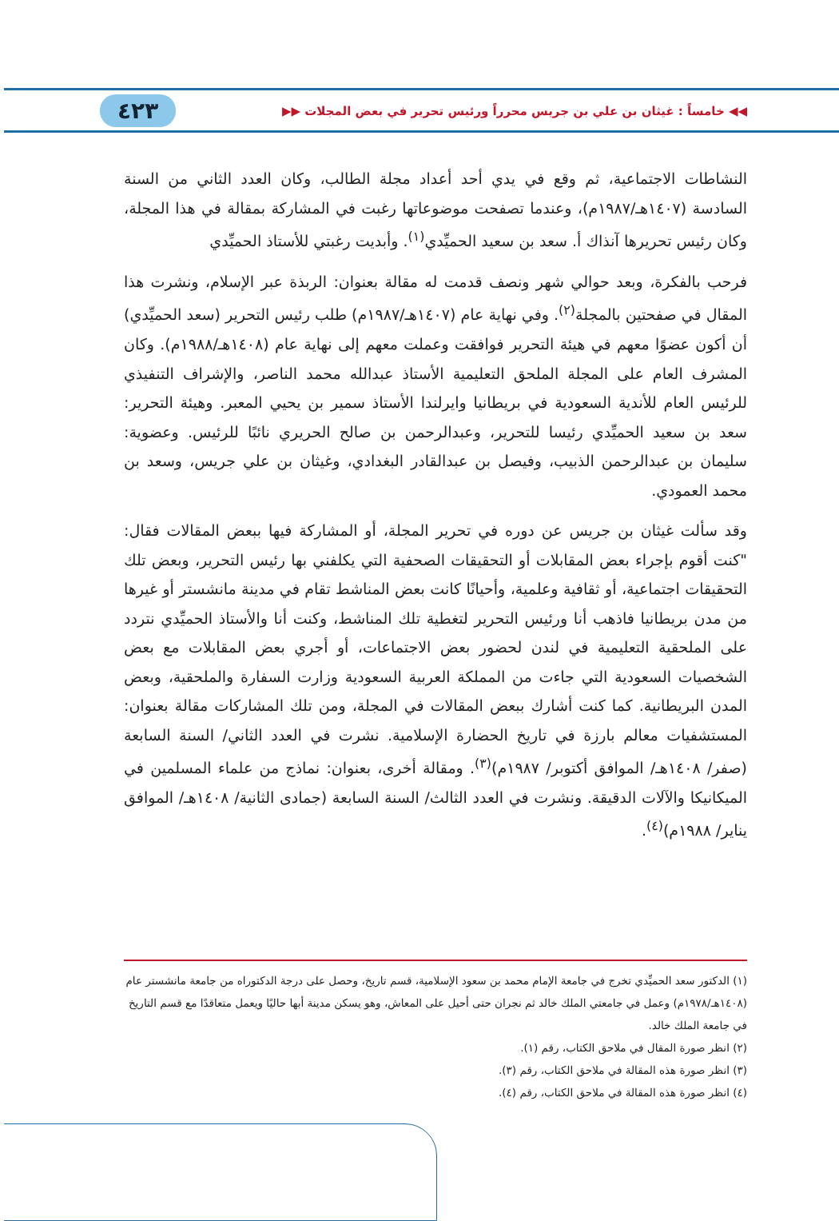◀◀ خامساً : غيثان بن علي بن جريس محرراً ورئيس تحرير في بعض المجلات ▶▶ ٤٢٣
النشاطات الاجتماعية، ثم وقع في يدي أحد أعداد مجلة الطالب، وكان العدد الثاني من السنة السادسة (١٤٠٧هـ/١٩٨٧م)، وعندما تصفحت موضوعاتها رغبت في المشاركة بمقالة في هذا المجلة، وكان رئيس تحريرها آنذاك أ. سعد بن سعيد الحميِّدي<sup>(١)</sup>. وأبديت رغبتي للأستاذ الحميِّدي
فرحب بالفكرة، وبعد حوالي شهر ونصف قدمت له مقالة بعنوان: الربذة عبر الإسلام، ونشرت هذا المقال في صفحتين بالمجلة<sup>(٢)</sup>. وفي نهاية عام (١٤٠٧هـ/١٩٨٧م) طلب رئيس التحرير (سعد الحميِّدي) أن أكون عضوًا معهم في هيئة التحرير فوافقت وعملت معهم إلى نهاية عام (١٤٠٨هـ/١٩٨٨م). وكان المشرف العام على المجلة الملحق التعليمية الأستاذ عبدالله محمد الناصر، والإشراف التنفيذي للرئيس العام للأندية السعودية في بريطانيا وايرلندا الأستاذ سمير بن يحيي المعبر. وهيئة التحرير: سعد بن سعيد الحميِّدي رئيسا للتحرير، وعبدالرحمن بن صالح الحريري نائبًا للرئيس. وعضوية: سليمان بن عبدالرحمن الذبيب، وفيصل بن عبدالقادر البغدادي، وغيثان بن علي جريس، وسعد بن محمد العمودي.
وقد سألت غيثان بن جريس عن دوره في تحرير المجلة، أو المشاركة فيها ببعض المقالات فقال: "كنت أقوم بإجراء بعض المقابلات أو التحقيقات الصحفية التي يكلفني بها رئيس التحرير، وبعض تلك التحقيقات اجتماعية، أو ثقافية وعلمية، وأحيانًا كانت بعض المناشط تقام في مدينة مانشستر أو غيرها من مدن بريطانيا فاذهب أنا ورئيس التحرير لتغطية تلك المناشط، وكنت أنا والأستاذ الحميِّدي نتردد على الملحقية التعليمية في لندن لحضور بعض الاجتماعات، أو أجري بعض المقابلات مع بعض الشخصيات السعودية التي جاءت من المملكة العربية السعودية وزارت السفارة والملحقية، وبعض المدن البريطانية. كما كنت أشارك ببعض المقالات في المجلة، ومن تلك المشاركات مقالة بعنوان: المستشفيات معالم بارزة في تاريخ الحضارة الإسلامية. نشرت في العدد الثاني/ السنة السابعة (صفر/ ١٤٠٨هـ/ الموافق أكتوبر/ ١٩٨٧م)<sup>(٣)</sup>. ومقالة أخرى، بعنوان: نماذج من علماء المسلمين في الميكانيكا والآلات الدقيقة. ونشرت في العدد الثالث/ السنة السابعة (جمادى الثانية/ ١٤٠٨هـ/ الموافق يناير/ ١٩٨٨م)<sup>(٤)</sup>.
(١) الدكتور سعد الحميِّدي تخرج في جامعة الإمام محمد بن سعود الإسلامية، قسم تاريخ، وحصل على درجة الدكتوراه من جامعة مانشستر عام (١٤٠٨هـ/١٩٧٨م) وعمل في جامعتي الملك خالد ثم نجران حتى أحيل على المعاش، وهو يسكن مدينة أبها حاليًا ويعمل متعاقدًا مع قسم التاريخ في جامعة الملك خالد.
(٢) انظر صورة المقال في ملاحق الكتاب، رقم (١).
(٣) انظر صورة هذه المقالة في ملاحق الكتاب، رقم (٣).
(٤) انظر صورة هذه المقالة في ملاحق الكتاب، رقم (٤).